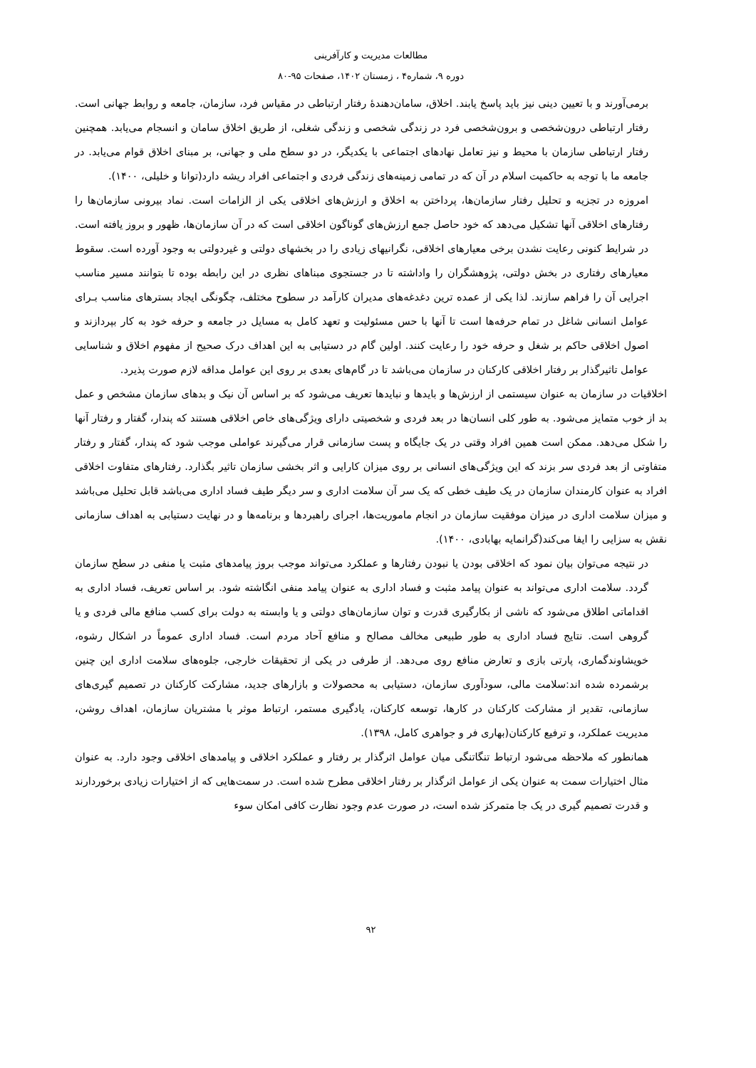مطالعات مدیریت و کارآفرینی
دوره ۹، شماره۴ ، زمستان ۱۴۰۲، صفحات ۹۵-۸۰
برمی‌آورند و با تعیین دینی نیز باید پاسخ یابند. اخلاق، سامان‌دهندهٔ رفتار ارتباطی در مقیاس فرد، سازمان، جامعه و روابط جهانی است. رفتار ارتباطی درون‌شخصی و برون‌شخصی فرد در زندگی شخصی و زندگی شغلی، از طریق اخلاق سامان و انسجام می‌یابد. همچنین رفتار ارتباطی سازمان با محیط و نیز تعامل نهادهای اجتماعی با یکدیگر، در دو سطح ملی و جهانی، بر مبنای اخلاق قوام می‌یابد. در جامعه ما با توجه به حاکمیت اسلام در آن که در تمامی زمینه‌های زندگی فردی و اجتماعی افراد ریشه دارد(توانا و خلیلی، ۱۴۰۰).
امروزه در تجزیه و تحلیل رفتار سازمان‌ها، پرداختن به اخلاق و ارزش‌های اخلاقی یکی از الزامات است. نماد بیرونی سازمان‌ها را رفتارهای اخلاقی آنها تشکیل می‌دهد که خود حاصل جمع ارزش‌های گوناگون اخلاقی است که در آن سازمان‌ها، ظهور و بروز یافته است. در شرایط کنونی رعایت نشدن برخی معیارهای اخلاقی، نگرانیهای زیادی را در بخشهای دولتی و غیردولتی به وجود آورده است. سقوط معیارهای رفتاری در بخش دولتی، پژوهشگران را واداشته تا در جستجوی مبناهای نظری در این رابطه بوده تا بتوانند مسیر مناسب اجرایی آن را فراهم سازند. لذا یکی از عمده ترین دغدغه‌های مدیران کارآمد در سطوح مختلف، چگونگی ایجاد بسترهای مناسب بـرای عوامل انسانی شاغل در تمام حرفه‌ها است تا آنها با حس مسئولیت و تعهد کامل به مسایل در جامعه و حرفه خود به کار بپردازند و اصول اخلاقی حاکم بر شغل و حرفه خود را رعایت کنند. اولین گام در دستیابی به این اهداف درک صحیح از مفهوم اخلاق و شناسایی عوامل تاثیرگذار بر رفتار اخلاقی کارکنان در سازمان می‌باشد تا در گام‌های بعدی بر روی این عوامل مداقه لازم صورت پذیرد.
اخلاقیات در سازمان به عنوان سیستمی از ارزش‌ها و بایدها و نبایدها تعریف می‌شود که بر اساس آن نیک و بدهای سازمان مشخص و عمل بد از خوب متمایز می‌شود. به طور کلی انسان‌ها در بعد فردی و شخصیتی دارای ویژگی‌های خاص اخلاقی هستند که پندار، گفتار و رفتار آنها را شکل می‌دهد. ممکن است همین افراد وقتی در یک جایگاه و پست سازمانی قرار می‌گیرند عواملی موجب شود که پندار، گفتار و رفتار متفاوتی از بعد فردی سر بزند که این ویژگی‌های انسانی بر روی میزان کارایی و اثر بخشی سازمان تاثیر بگذارد. رفتارهای متفاوت اخلاقی افراد به عنوان کارمندان سازمان در یک طیف خطی که یک سر آن سلامت اداری و سر دیگر طیف فساد اداری می‌باشد قابل تحلیل می‌باشد و میزان سلامت اداری در میزان موفقیت سازمان در انجام ماموریت‌ها، اجرای راهبردها و برنامه‌ها و در نهایت دستیابی به اهداف سازمانی نقش به سزایی را ایفا می‌کند(گرانمایه بهابادی، ۱۴۰۰).
در نتیجه می‌توان بیان نمود که اخلاقی بودن یا نبودن رفتارها و عملکرد می‌تواند موجب بروز پیامدهای مثبت یا منفی در سطح سازمان گردد. سلامت اداری می‌تواند به عنوان پیامد مثبت و فساد اداری به عنوان پیامد منفی انگاشته شود. بر اساس تعریف، فساد اداری به اقداماتی اطلاق می‌شود که ناشی از بکارگیری قدرت و توان سازمان‌های دولتی و یا وابسته به دولت برای کسب منافع مالی فردی و یا گروهی است. نتایج فساد اداری به طور طبیعی مخالف مصالح و منافع آحاد مردم است. فساد اداری عموماً در اشکال رشوه، خویشاوندگماری، پارتی بازی و تعارض منافع روی می‌دهد. از طرفی در یکی از تحقیقات خارجی، جلوه‌های سلامت اداری این چنین برشمرده شده اند:سلامت مالی، سودآوری سازمان، دستیابی به محصولات و بازارهای جدید، مشارکت کارکنان در تصمیم گیری‌های سازمانی، تقدیر از مشارکت کارکنان در کارها، توسعه کارکنان، یادگیری مستمر، ارتباط موثر با مشتریان سازمان، اهداف روشن، مدیریت عملکرد، و ترفیع کارکنان(بهاری فر و جواهری کامل، ۱۳۹۸).
همانطور که ملاحظه می‌شود ارتباط تنگاتنگی میان عوامل اثرگذار بر رفتار و عملکرد اخلاقی و پیامدهای اخلاقی وجود دارد. به عنوان مثال اختیارات سمت به عنوان یکی از عوامل اثرگذار بر رفتار اخلاقی مطرح شده است. در سمت‌هایی که از اختیارات زیادی برخوردارند و قدرت تصمیم گیری در یک جا متمرکز شده است، در صورت عدم وجود نظارت کافی امکان سوء
۹۲